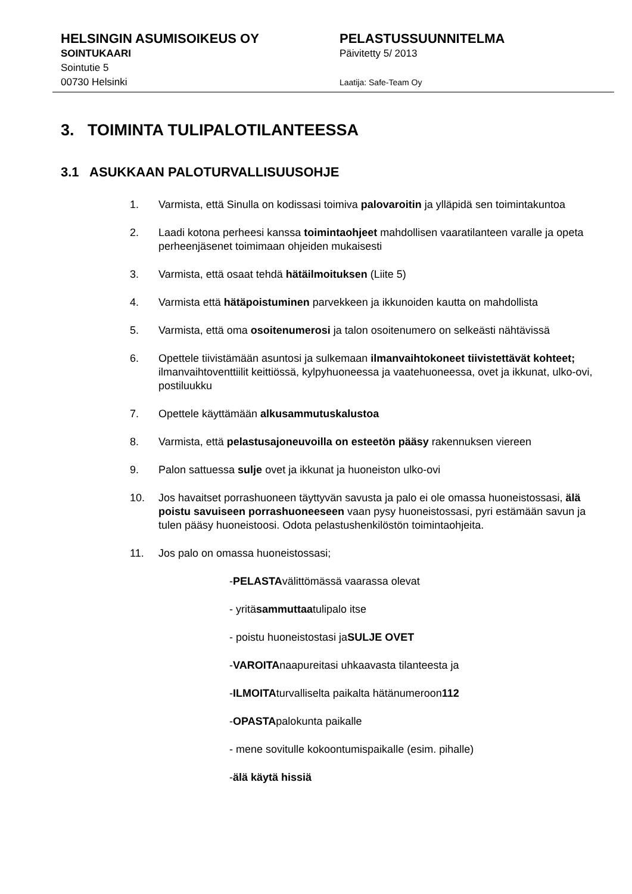HELSINGIN ASUMISOIKEUS OY
SOINTUKAARI
Sointutie 5
00730 Helsinki
PELASTUSSUUNNITELMA
Päivitetty 5/ 2013
Laatija: Safe-Team Oy
3. TOIMINTA TULIPALOTILANTEESSA
3.1 ASUKKAAN PALOTURVALLISUUSOHJE
1. Varmista, että Sinulla on kodissasi toimiva palovaroitin ja ylläpidä sen toimintakuntoa
2. Laadi kotona perheesi kanssa toimintaohjeet mahdollisen vaaratilanteen varalle ja opeta perheenjäsenet toimimaan ohjeiden mukaisesti
3. Varmista, että osaat tehdä hätäilmoituksen (Liite 5)
4. Varmista että hätäpoistuminen parvekkeen ja ikkunoiden kautta on mahdollista
5. Varmista, että oma osoitenumerosi ja talon osoitenumero on selkeästi nähtävissä
6. Opettele tiivistämään asuntosi ja sulkemaan ilmanvaihtokoneet tiivistettävät kohteet; ilmanvaihtoventtiilit keittiössä, kylpyhuoneessa ja vaatehuoneessa, ovet ja ikkunat, ulko-ovi, postiluukku
7. Opettele käyttämään alkusammutuskalustoa
8. Varmista, että pelastusajoneuvoilla on esteetön pääsy rakennuksen viereen
9. Palon sattuessa sulje ovet ja ikkunat ja huoneiston ulko-ovi
10. Jos havaitset porrashuoneen täyttyvän savusta ja palo ei ole omassa huoneistossasi, älä poistu savuiseen porrashuoneeseen vaan pysy huoneistossasi, pyri estämään savun ja tulen pääsy huoneistoosi. Odota pelastushenkilöstön toimintaohjeita.
11. Jos palo on omassa huoneistossasi;
- PELASTA välittömässä vaarassa olevat
- yritä sammuttaa tulipalo itse
- poistu huoneistostasi ja SULJE OVET
- VAROITA naapureitasi uhkaavasta tilanteesta ja
- ILMOITA turvalliselta paikalta hätänumeroon 112
- OPASTA palokunta paikalle
- mene sovitulle kokoontumispaikalle (esim. pihalle)
- älä käytä hissiä